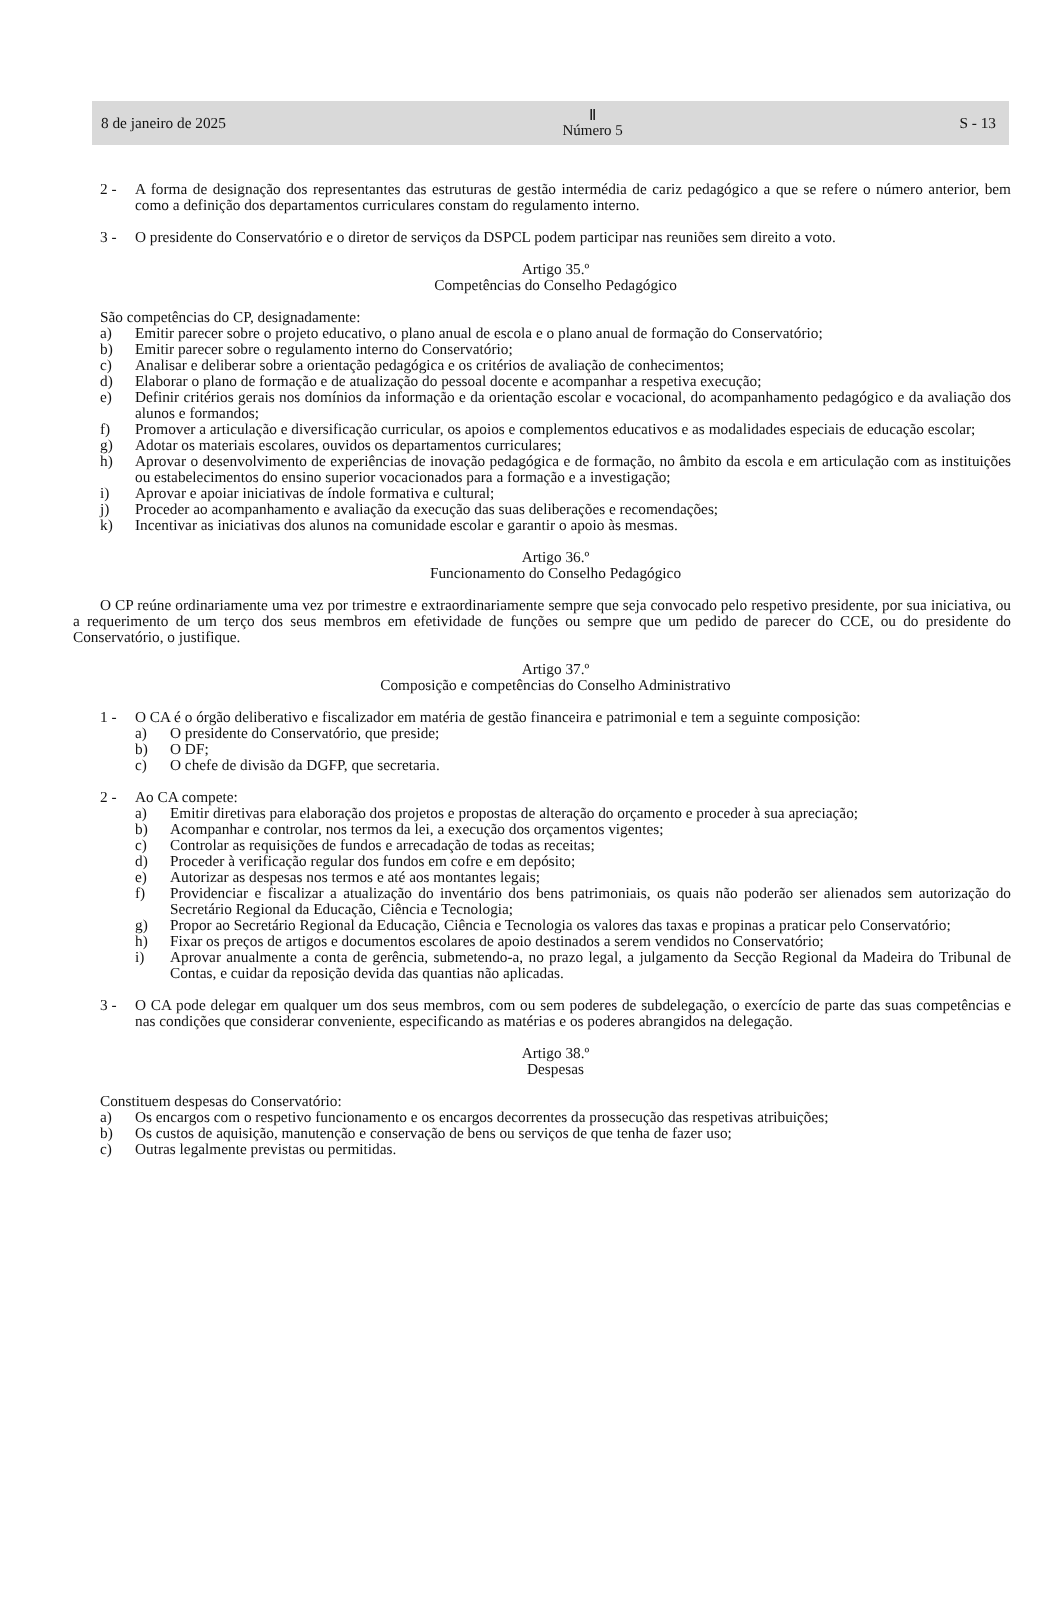8 de janeiro de 2025
Ⅱ
Número 5
S - 13
2 - A forma de designação dos representantes das estruturas de gestão intermédia de cariz pedagógico a que se refere o número anterior, bem como a definição dos departamentos curriculares constam do regulamento interno.
3 - O presidente do Conservatório e o diretor de serviços da DSPCL podem participar nas reuniões sem direito a voto.
Artigo 35.º
Competências do Conselho Pedagógico
São competências do CP, designadamente:
a) Emitir parecer sobre o projeto educativo, o plano anual de escola e o plano anual de formação do Conservatório;
b) Emitir parecer sobre o regulamento interno do Conservatório;
c) Analisar e deliberar sobre a orientação pedagógica e os critérios de avaliação de conhecimentos;
d) Elaborar o plano de formação e de atualização do pessoal docente e acompanhar a respetiva execução;
e) Definir critérios gerais nos domínios da informação e da orientação escolar e vocacional, do acompanhamento pedagógico e da avaliação dos alunos e formandos;
f) Promover a articulação e diversificação curricular, os apoios e complementos educativos e as modalidades especiais de educação escolar;
g) Adotar os materiais escolares, ouvidos os departamentos curriculares;
h) Aprovar o desenvolvimento de experiências de inovação pedagógica e de formação, no âmbito da escola e em articulação com as instituições ou estabelecimentos do ensino superior vocacionados para a formação e a investigação;
i) Aprovar e apoiar iniciativas de índole formativa e cultural;
j) Proceder ao acompanhamento e avaliação da execução das suas deliberações e recomendações;
k) Incentivar as iniciativas dos alunos na comunidade escolar e garantir o apoio às mesmas.
Artigo 36.º
Funcionamento do Conselho Pedagógico
O CP reúne ordinariamente uma vez por trimestre e extraordinariamente sempre que seja convocado pelo respetivo presidente, por sua iniciativa, ou a requerimento de um terço dos seus membros em efetividade de funções ou sempre que um pedido de parecer do CCE, ou do presidente do Conservatório, o justifique.
Artigo 37.º
Composição e competências do Conselho Administrativo
1 - O CA é o órgão deliberativo e fiscalizador em matéria de gestão financeira e patrimonial e tem a seguinte composição:
a) O presidente do Conservatório, que preside;
b) O DF;
c) O chefe de divisão da DGFP, que secretaria.
2 - Ao CA compete:
a) Emitir diretivas para elaboração dos projetos e propostas de alteração do orçamento e proceder à sua apreciação;
b) Acompanhar e controlar, nos termos da lei, a execução dos orçamentos vigentes;
c) Controlar as requisições de fundos e arrecadação de todas as receitas;
d) Proceder à verificação regular dos fundos em cofre e em depósito;
e) Autorizar as despesas nos termos e até aos montantes legais;
f) Providenciar e fiscalizar a atualização do inventário dos bens patrimoniais, os quais não poderão ser alienados sem autorização do Secretário Regional da Educação, Ciência e Tecnologia;
g) Propor ao Secretário Regional da Educação, Ciência e Tecnologia os valores das taxas e propinas a praticar pelo Conservatório;
h) Fixar os preços de artigos e documentos escolares de apoio destinados a serem vendidos no Conservatório;
i) Aprovar anualmente a conta de gerência, submetendo-a, no prazo legal, a julgamento da Secção Regional da Madeira do Tribunal de Contas, e cuidar da reposição devida das quantias não aplicadas.
3 - O CA pode delegar em qualquer um dos seus membros, com ou sem poderes de subdelegação, o exercício de parte das suas competências e nas condições que considerar conveniente, especificando as matérias e os poderes abrangidos na delegação.
Artigo 38.º
Despesas
Constituem despesas do Conservatório:
a) Os encargos com o respetivo funcionamento e os encargos decorrentes da prossecução das respetivas atribuições;
b) Os custos de aquisição, manutenção e conservação de bens ou serviços de que tenha de fazer uso;
c) Outras legalmente previstas ou permitidas.